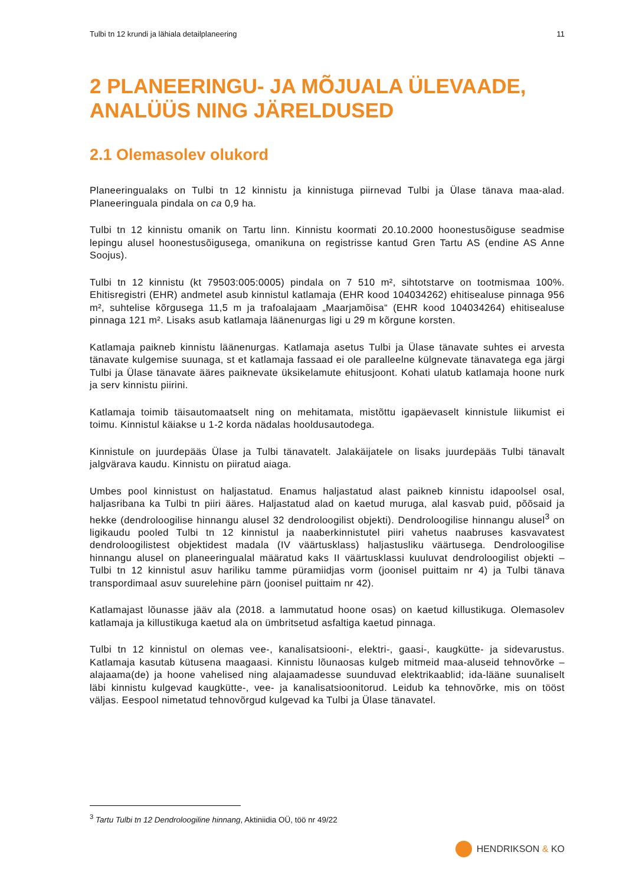Tulbi tn 12 krundi ja lähiala detailplaneering 11
2 PLANEERINGU- JA MÕJUALA ÜLEVAADE, ANALÜÜS NING JÄRELDUSED
2.1 Olemasolev olukord
Planeeringualaks on Tulbi tn 12 kinnistu ja kinnistuga piirnevad Tulbi ja Ülase tänava maa-alad. Planeeringuala pindala on ca 0,9 ha.
Tulbi tn 12 kinnistu omanik on Tartu linn. Kinnistu koormati 20.10.2000 hoonestusõiguse seadmise lepingu alusel hoonestusõigusega, omanikuna on registrisse kantud Gren Tartu AS (endine AS Anne Soojus).
Tulbi tn 12 kinnistu (kt 79503:005:0005) pindala on 7 510 m², sihtotstarve on tootmismaa 100%. Ehitisregistri (EHR) andmetel asub kinnistul katlamaja (EHR kood 104034262) ehitisealuse pinnaga 956 m², suhtelise kõrgusega 11,5 m ja trafoalajaam „Maarjamõisa“ (EHR kood 104034264) ehitisealuse pinnaga 121 m². Lisaks asub katlamaja läänenurgas ligi u 29 m kõrgune korsten.
Katlamaja paikneb kinnistu läänenurgas. Katlamaja asetus Tulbi ja Ülase tänavate suhtes ei arvesta tänavate kulgemise suunaga, st et katlamaja fassaad ei ole paralleelne külgnevate tänavatega ega järgi Tulbi ja Ülase tänavate ääres paiknevate üksikelamute ehitusjoont. Kohati ulatub katlamaja hoone nurk ja serv kinnistu piirini.
Katlamaja toimib täisautomaatselt ning on mehitamata, mistõttu igapäevaselt kinnistule liikumist ei toimu. Kinnistul käiakse u 1-2 korda nädalas hooldusautodega.
Kinnistule on juurdepääs Ülase ja Tulbi tänavatelt. Jalakäijatele on lisaks juurdepääs Tulbi tänavalt jalgvärava kaudu. Kinnistu on piiratud aiaga.
Umbes pool kinnistust on haljastatud. Enamus haljastatud alast paikneb kinnistu idapoolsel osal, haljasribana ka Tulbi tn piiri ääres. Haljastatud alad on kaetud muruga, alal kasvab puid, põõsaid ja hekke (dendroloogilise hinnangu alusel 32 dendroloogilist objekti). Dendroloogilise hinnangu alusel<sup>3</sup> on ligikaudu pooled Tulbi tn 12 kinnistul ja naaberkinnistutel piiri vahetus naabruses kasvavatest dendroloogilistest objektidest madala (IV väärtusklass) haljastusliku väärtusega. Dendroloogilise hinnangu alusel on planeeringualal määratud kaks II väärtusklassi kuuluvat dendroloogilist objekti – Tulbi tn 12 kinnistul asuv hariliku tamme püramiidjas vorm (joonisel puittaim nr 4) ja Tulbi tänava transpordimaal asuv suurelehine pärn (joonisel puittaim nr 42).
Katlamajast lõunasse jääv ala (2018. a lammutatud hoone osas) on kaetud killustikuga. Olemasolev katlamaja ja killustikuga kaetud ala on ümbritsetud asfaltiga kaetud pinnaga.
Tulbi tn 12 kinnistul on olemas vee-, kanalisatsiooni-, elektri-, gaasi-, kaugkütte- ja sidevarustus. Katlamaja kasutab kütusena maagaasi. Kinnistu lõunaosas kulgeb mitmeid maa-aluseid tehnovõrke – alajaama(de) ja hoone vahelised ning alajaamadesse suunduvad elektrikaablid; ida-lääne suunaliselt läbi kinnistu kulgevad kaugkütte-, vee- ja kanalisatsioonitorud. Leidub ka tehnovõrke, mis on tööst väljas. Eespool nimetatud tehnovõrgud kulgevad ka Tulbi ja Ülase tänavatel.
<sup>3</sup> Tartu Tulbi tn 12 Dendroloogiline hinnang, Aktiniidia OÜ, töö nr 49/22
HENDRIKSON & KO